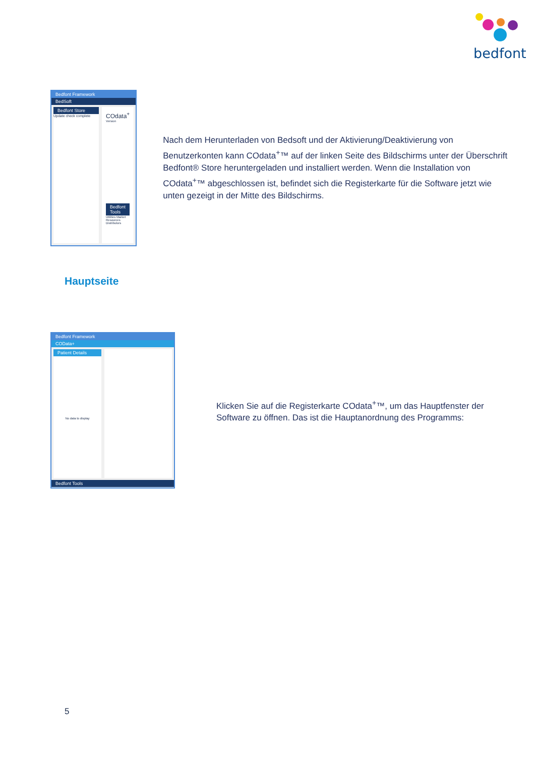bedfont
Bedfont Framework
BedSoft
Bedfont Store
Update check complete
COdata<sup>+</sup>
Version
Bedfont Tools
Utilities Market Resources Distributors
Nach dem Herunterladen von Bedsoft und der Aktivierung/Deaktivierung von Benutzerkonten kann COdata<sup>+</sup>™ auf der linken Seite des Bildschirms unter der Überschrift Bedfont® Store heruntergeladen und installiert werden. Wenn die Installation von COdata<sup>+</sup>™ abgeschlossen ist, befindet sich die Registerkarte für die Software jetzt wie unten gezeigt in der Mitte des Bildschirms.
Hauptseite
Bedfont Framework
COData+
Patient Details
No data to display
Bedfont Tools
Klicken Sie auf die Registerkarte COdata<sup>+</sup>™, um das Hauptfenster der Software zu öffnen. Das ist die Hauptanordnung des Programms:
5